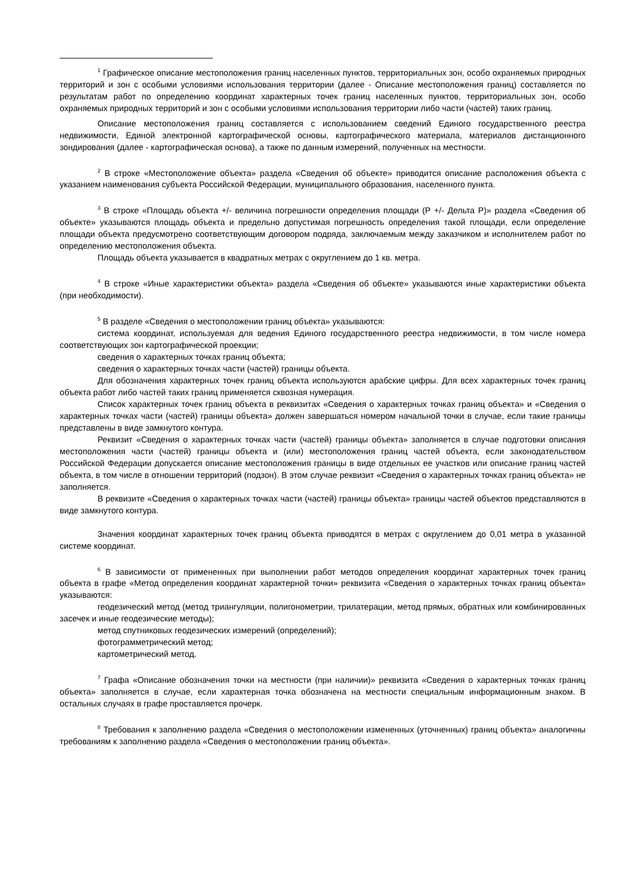<sup>1</sup> Графическое описание местоположения границ населенных пунктов, территориальных зон, особо охраняемых природных территорий и зон с особыми условиями использования территории (далее - Описание местоположения границ) составляется по результатам работ по определению координат характерных точек границ населенных пунктов, территориальных зон, особо охраняемых природных территорий и зон с особыми условиями использования территории либо части (частей) таких границ.
Описание местоположения границ составляется с использованием сведений Единого государственного реестра недвижимости, Единой электронной картографической основы, картографического материала, материалов дистанционного зондирования (далее - картографическая основа), а также по данным измерений, полученных на местности.
<sup>2</sup> В строке «Местоположение объекта» раздела «Сведения об объекте» приводится описание расположения объекта с указанием наименования субъекта Российской Федерации, муниципального образования, населенного пункта.
<sup>3</sup> В строке «Площадь объекта +/- величина погрешности определения площади (Р +/- Дельта Р)» раздела «Сведения об объекте» указываются площадь объекта и предельно допустимая погрешность определения такой площади, если определение площади объекта предусмотрено соответствующим договором подряда, заключаемым между заказчиком и исполнителем работ по определению местоположения объекта.
Площадь объекта указывается в квадратных метрах с округлением до 1 кв. метра.
<sup>4</sup> В строке «Иные характеристики объекта» раздела «Сведения об объекте» указываются иные характеристики объекта (при необходимости).
<sup>5</sup> В разделе «Сведения о местоположении границ объекта» указываются:
система координат, используемая для ведения Единого государственного реестра недвижимости, в том числе номера соответствующих зон картографической проекции;
сведения о характерных точках границ объекта;
сведения о характерных точках части (частей) границы объекта.
Для обозначения характерных точек границ объекта используются арабские цифры. Для всех характерных точек границ объекта работ либо частей таких границ применяется сквозная нумерация.
Список характерных точек границ объекта в реквизитах «Сведения о характерных точках границ объекта» и «Сведения о характерных точках части (частей) границы объекта» должен завершаться номером начальной точки в случае, если такие границы представлены в виде замкнутого контура.
Реквизит «Сведения о характерных точках части (частей) границы объекта» заполняется в случае подготовки описания местоположения части (частей) границы объекта и (или) местоположения границ частей объекта, если законодательством Российской Федерации допускается описание местоположения границы в виде отдельных ее участков или описание границ частей объекта, в том числе в отношении территорий (подзон). В этом случае реквизит «Сведения о характерных точках границ объекта» не заполняется.
В реквизите «Сведения о характерных точках части (частей) границы объекта» границы частей объектов представляются в виде замкнутого контура.
Значения координат характерных точек границ объекта приводятся в метрах с округлением до 0,01 метра в указанной системе координат.
<sup>6</sup> В зависимости от примененных при выполнении работ методов определения координат характерных точек границ объекта в графе «Метод определения координат характерной точки» реквизита «Сведения о характерных точках границ объекта» указываются:
геодезический метод (метод триангуляции, полигонометрии, трилатерации, метод прямых, обратных или комбинированных засечек и иные геодезические методы);
метод спутниковых геодезических измерений (определений);
фотограмметрический метод;
картометрический метод.
<sup>7</sup> Графа «Описание обозначения точки на местности (при наличии)» реквизита «Сведения о характерных точках границ объекта» заполняется в случае, если характерная точка обозначена на местности специальным информационным знаком. В остальных случаях в графе проставляется прочерк.
<sup>8</sup> Требования к заполнению раздела «Сведения о местоположении измененных (уточненных) границ объекта» аналогичны требованиям к заполнению раздела «Сведения о местоположении границ объекта».